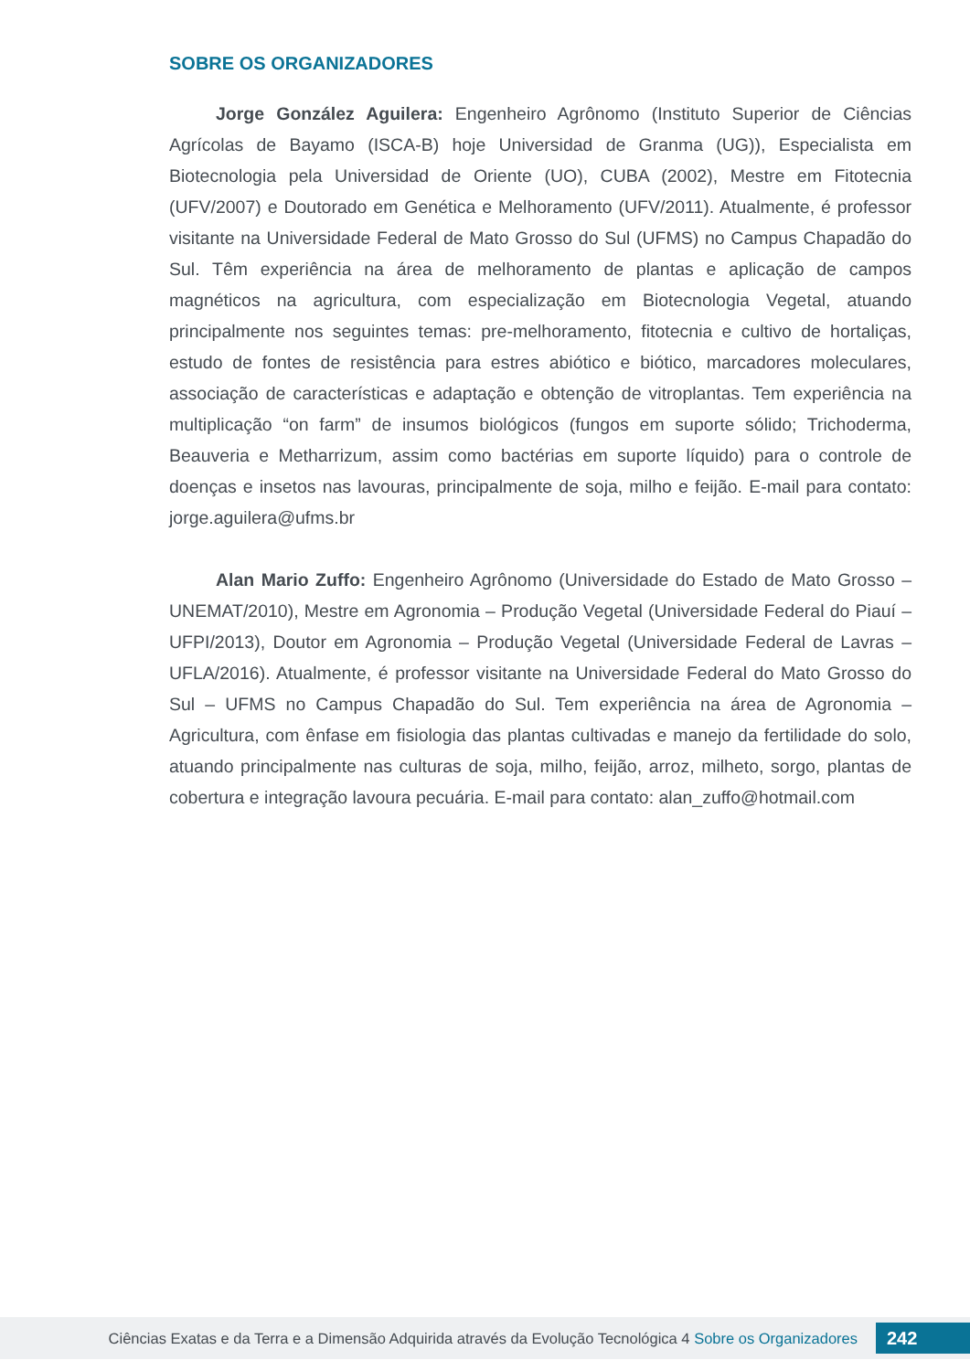SOBRE OS ORGANIZADORES
Jorge González Aguilera: Engenheiro Agrônomo (Instituto Superior de Ciências Agrícolas de Bayamo (ISCA-B) hoje Universidad de Granma (UG)), Especialista em Biotecnologia pela Universidad de Oriente (UO), CUBA (2002), Mestre em Fitotecnia (UFV/2007) e Doutorado em Genética e Melhoramento (UFV/2011). Atualmente, é professor visitante na Universidade Federal de Mato Grosso do Sul (UFMS) no Campus Chapadão do Sul. Têm experiência na área de melhoramento de plantas e aplicação de campos magnéticos na agricultura, com especialização em Biotecnologia Vegetal, atuando principalmente nos seguintes temas: pre-melhoramento, fitotecnia e cultivo de hortaliças, estudo de fontes de resistência para estres abiótico e biótico, marcadores moleculares, associação de características e adaptação e obtenção de vitroplantas. Tem experiência na multiplicação “on farm” de insumos biológicos (fungos em suporte sólido; Trichoderma, Beauveria e Metharrizum, assim como bactérias em suporte líquido) para o controle de doenças e insetos nas lavouras, principalmente de soja, milho e feijão. E-mail para contato: jorge.aguilera@ufms.br
Alan Mario Zuffo: Engenheiro Agrônomo (Universidade do Estado de Mato Grosso – UNEMAT/2010), Mestre em Agronomia – Produção Vegetal (Universidade Federal do Piauí – UFPI/2013), Doutor em Agronomia – Produção Vegetal (Universidade Federal de Lavras – UFLA/2016). Atualmente, é professor visitante na Universidade Federal do Mato Grosso do Sul – UFMS no Campus Chapadão do Sul. Tem experiência na área de Agronomia – Agricultura, com ênfase em fisiologia das plantas cultivadas e manejo da fertilidade do solo, atuando principalmente nas culturas de soja, milho, feijão, arroz, milheto, sorgo, plantas de cobertura e integração lavoura pecuária. E-mail para contato: alan_zuffo@hotmail.com
Ciências Exatas e da Terra e a Dimensão Adquirida através da Evolução Tecnológica 4 Sobre os Organizadores
242